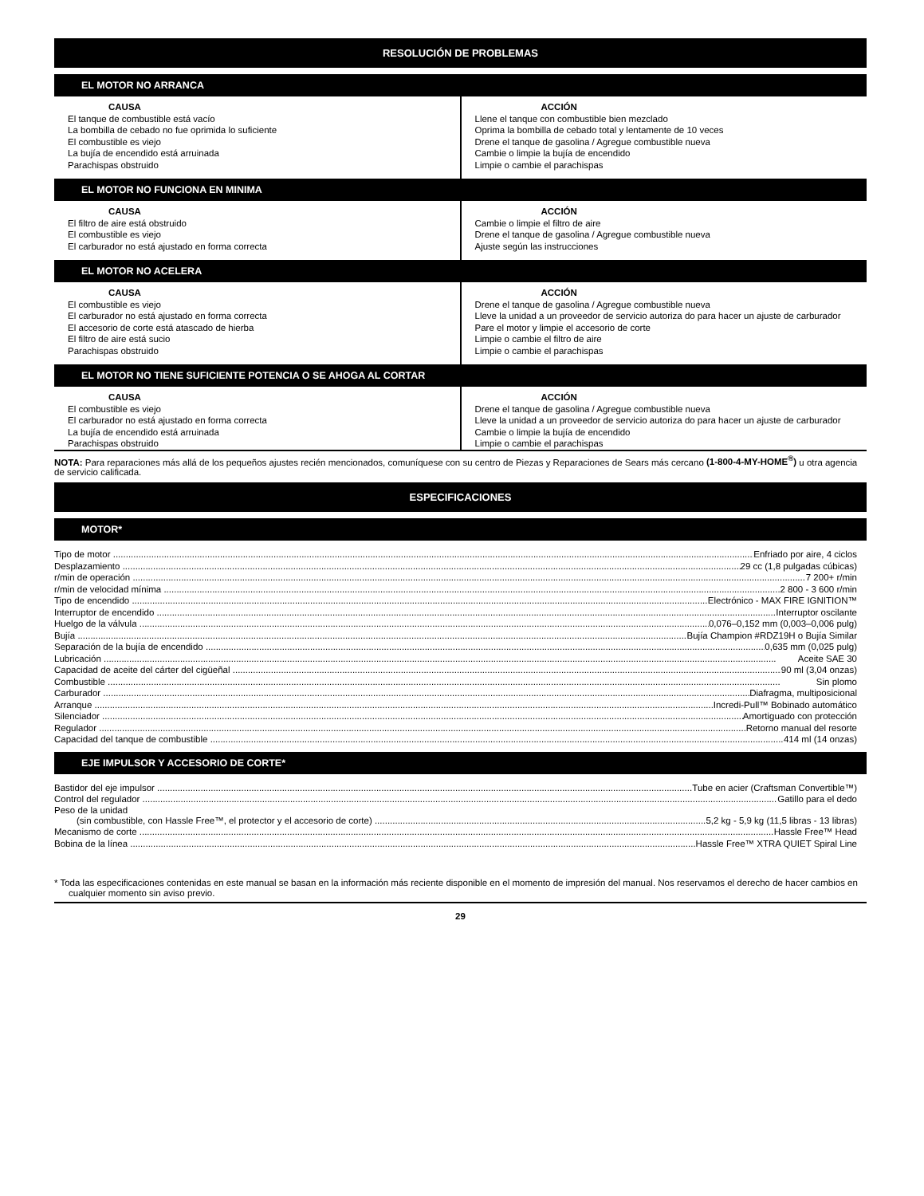RESOLUCIÓN DE PROBLEMAS
EL MOTOR NO ARRANCA
| CAUSA | ACCIÓN |
| --- | --- |
| El tanque de combustible está vacío | Llene el tanque con combustible bien mezclado |
| La bombilla de cebado no fue oprimida lo suficiente | Oprima la bombilla de cebado total y lentamente de 10 veces |
| El combustible es viejo | Drene el tanque de gasolina / Agregue combustible nueva |
| La bujía de encendido está arruinada | Cambie o limpie la bujía de encendido |
| Parachispas obstruido | Limpie o cambie el parachispas |
EL MOTOR NO FUNCIONA EN MINIMA
| CAUSA | ACCIÓN |
| --- | --- |
| El filtro de aire está obstruido | Cambie o limpie el filtro de aire |
| El combustible es viejo | Drene el tanque de gasolina / Agregue combustible nueva |
| El carburador no está ajustado en forma correcta | Ajuste según las instrucciones |
EL MOTOR NO ACELERA
| CAUSA | ACCIÓN |
| --- | --- |
| El combustible es viejo | Drene el tanque de gasolina / Agregue combustible nueva |
| El carburador no está ajustado en forma correcta | Lleve la unidad a un proveedor de servicio autoriza do para hacer un ajuste de carburador |
| El accesorio de corte está atascado de hierba | Pare el motor y limpie el accesorio de corte |
| El filtro de aire está sucio | Limpie o cambie el filtro de aire |
| Parachispas obstruido | Limpie o cambie el parachispas |
EL MOTOR NO TIENE SUFICIENTE POTENCIA O SE AHOGA AL CORTAR
| CAUSA | ACCIÓN |
| --- | --- |
| El combustible es viejo | Drene el tanque de gasolina / Agregue combustible nueva |
| El carburador no está ajustado en forma correcta | Lleve la unidad a un proveedor de servicio autoriza do para hacer un ajuste de carburador |
| La bujía de encendido está arruinada | Cambie o limpie la bujía de encendido |
| Parachispas obstruido | Limpie o cambie el parachispas |
NOTA: Para reparaciones más allá de los pequeños ajustes recién mencionados, comuníquese con su centro de Piezas y Reparaciones de Sears más cercano (1-800-4-MY-HOME<sup>®</sup>) u otra agencia de servicio calificada.
ESPECIFICACIONES
MOTOR*
Tipo de motor Enfriado por aire, 4 ciclos
Desplazamiento 29 cc (1,8 pulgadas cúbicas)
r/min de operación 7 200+ r/min
r/min de velocidad mínima 2 800 - 3 600 r/min
Tipo de encendido Electrónico - MAX FIRE IGNITION™
Interruptor de encendido Interruptor oscilante
Huelgo de la válvula 0,076–0,152 mm (0,003–0,006 pulg)
Bujía Bujía Champion #RDZ19H o Bujía Similar
Separación de la bujía de encendido 0,635 mm (0,025 pulg)
Lubricación Aceite SAE 30
Capacidad de aceite del cárter del cigüeñal 90 ml (3,04 onzas)
Combustible Sin plomo
Carburador Diafragma, multiposicional
Arranque Incredi-Pull™ Bobinado automático
Silenciador Amortiguado con protección
Regulador Retorno manual del resorte
Capacidad del tanque de combustible 414 ml (14 onzas)
EJE IMPULSOR Y ACCESORIO DE CORTE*
Bastidor del eje impulsor Tube en acier (Craftsman Convertible™)
Control del regulador Gatillo para el dedo
Peso de la unidad
(sin combustible, con Hassle Free™, el protector y el accesorio de corte) 5,2 kg - 5,9 kg (11,5 libras - 13 libras)
Mecanismo de corte Hassle Free™ Head
Bobina de la línea Hassle Free™ XTRA QUIET Spiral Line
* Toda las especificaciones contenidas en este manual se basan en la información más reciente disponible en el momento de impresión del manual. Nos reservamos el derecho de hacer cambios en cualquier momento sin aviso previo.
29